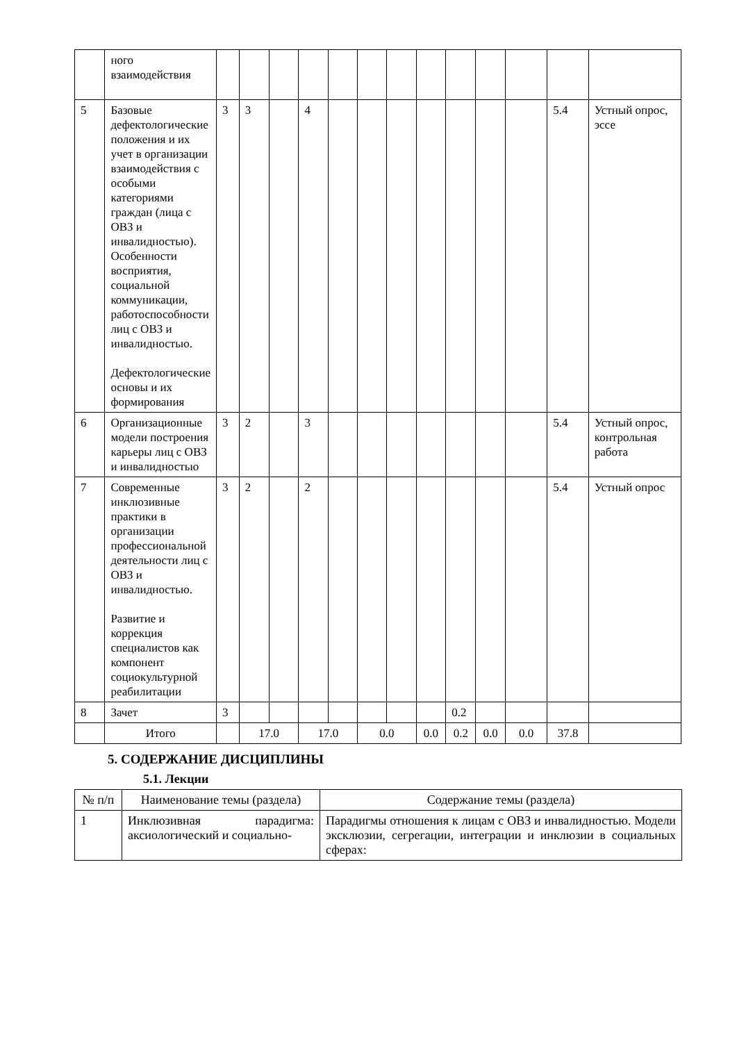| | ного взаимодействия | | | | | | | | | | | | | |
| 5 | Базовые дефектологические положения и их учет в организации взаимодействия с особыми категориями граждан (лица с ОВЗ и инвалидностью). Особенности восприятия, социальной коммуникации, работоспособности лиц с ОВЗ и инвалидностью. Дефектологические основы и их формирования | 3 | 3 | | 4 | | | | | | | | 5.4 | Устный опрос, эссе |
| 6 | Организационные модели построения карьеры лиц с ОВЗ и инвалидностью | 3 | 2 | | 3 | | | | | | | | 5.4 | Устный опрос, контрольная работа |
| 7 | Современные инклюзивные практики в организации профессиональной деятельности лиц с ОВЗ и инвалидностью. Развитие и коррекция специалистов как компонент социокультурной реабилитации | 3 | 2 | | 2 | | | | | | | | 5.4 | Устный опрос |
| 8 | Зачет | 3 | | | | | | | | 0.2 | | | | |
| | Итого | | 17.0 | | 17.0 | | 0.0 | | 0.0 | 0.2 | 0.0 | 0.0 | 37.8 | |
5. СОДЕРЖАНИЕ ДИСЦИПЛИНЫ
5.1. Лекции
| № п/п | Наименование темы (раздела) | Содержание темы (раздела) |
| 1 | Инклюзивная парадигма: аксиологический и социально- | Парадигмы отношения к лицам с ОВЗ и инвалидностью. Модели эксклюзии, сегрегации, интеграции и инклюзии в социальных сферах: |